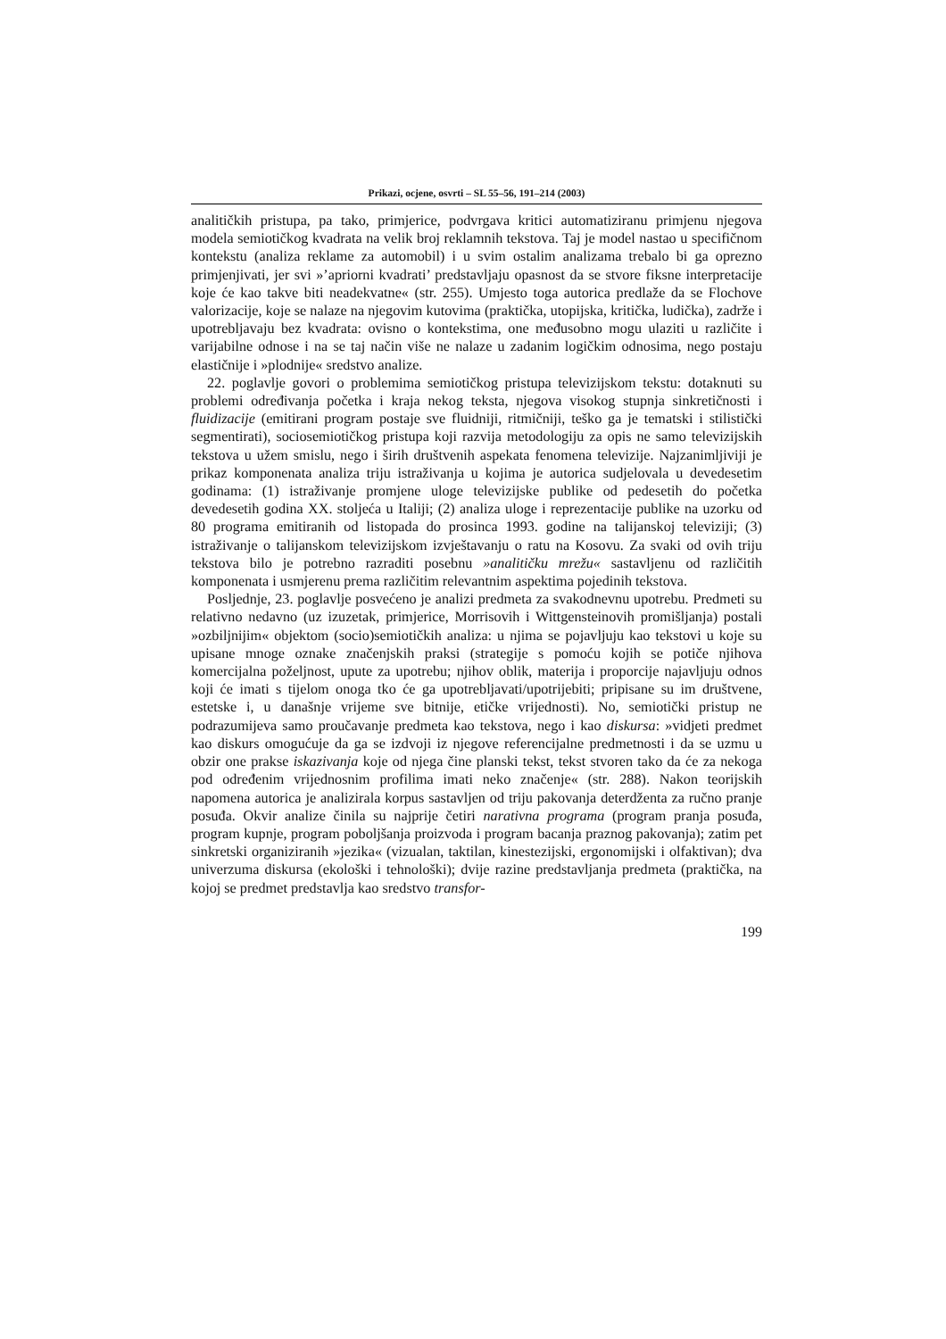Prikazi, ocjene, osvrti – SL 55–56, 191–214 (2003)
analitičkih pristupa, pa tako, primjerice, podvrgava kritici automatiziranu primjenu njegova modela semiotičkog kvadrata na velik broj reklamnih tekstova. Taj je model nastao u specifičnom kontekstu (analiza reklame za automobil) i u svim ostalim analizama trebalo bi ga oprezno primjenjivati, jer svi »’apriorni kvadrati’ predstavljaju opasnost da se stvore fiksne interpretacije koje će kao takve biti neadekvatne« (str. 255). Umjesto toga autorica predlaže da se Flochove valorizacije, koje se nalaze na njegovim kutovima (praktička, utopijska, kritička, ludička), zadrže i upotrebljavaju bez kvadrata: ovisno o kontekstima, one međusobno mogu ulaziti u različite i varijabilne odnose i na se taj način više ne nalaze u zadanim logičkim odnosima, nego postaju elastičnije i »plodnije« sredstvo analize.
22. poglavlje govori o problemima semiotičkog pristupa televizijskom tekstu: dotaknuti su problemi određivanja početka i kraja nekog teksta, njegova visokog stupnja sinkretičnosti i fluidizacije (emitirani program postaje sve fluidniji, ritmičniji, teško ga je tematski i stilistički segmentirati), sociosemiotičkog pristupa koji razvija metodologiju za opis ne samo televizijskih tekstova u užem smislu, nego i širih društvenih aspekata fenomena televizije. Najzanimljiviji je prikaz komponenata analiza triju istraživanja u kojima je autorica sudjelovala u devedesetim godinama: (1) istraživanje promjene uloge televizijske publike od pedesetih do početka devedesetih godina XX. stoljeća u Italiji; (2) analiza uloge i reprezentacije publike na uzorku od 80 programa emitiranih od listopada do prosinca 1993. godine na talijanskoj televiziji; (3) istraživanje o talijanskom televizijskom izvještavanju o ratu na Kosovu. Za svaki od ovih triju tekstova bilo je potrebno razraditi posebnu »analitičku mrežu« sastavljenu od različitih komponenata i usmjerenu prema različitim relevantnim aspektima pojedinih tekstova.
Posljednje, 23. poglavlje posvećeno je analizi predmeta za svakodnevnu upotrebu. Predmeti su relativno nedavno (uz izuzetak, primjerice, Morrisovih i Wittgensteinovih promišljanja) postali »ozbiljnijim« objektom (socio)semiotičkih analiza: u njima se pojavljuju kao tekstovi u koje su upisane mnoge oznake značenjskih praksi (strategije s pomoću kojih se potiče njihova komercijalna poželjnost, upute za upotrebu; njihov oblik, materija i proporcije najavljuju odnos koji će imati s tijelom onoga tko će ga upotrebljavati/upotrijebiti; pripisane su im društvene, estetske i, u današnje vrijeme sve bitnije, etičke vrijednosti). No, semiotički pristup ne podrazumijeva samo proučavanje predmeta kao tekstova, nego i kao diskursa: »vidjeti predmet kao diskurs omogućuje da ga se izdvoji iz njegove referencijalne predmetnosti i da se uzmu u obzir one prakse iskazivanja koje od njega čine planski tekst, tekst stvoren tako da će za nekoga pod određenim vrijednosnim profilima imati neko značenje« (str. 288). Nakon teorijskih napomena autorica je analizirala korpus sastavljen od triju pakovanja deterdženta za ručno pranje posuđa. Okvir analize činila su najprije četiri narativna programa (program pranja posuđa, program kupnje, program poboljšanja proizvoda i program bacanja praznog pakovanja); zatim pet sinkretski organiziranih »jezika« (vizualan, taktilan, kinestezijski, ergonomijski i olfaktivan); dva univerzuma diskursa (ekološki i tehnološki); dvije razine predstavljanja predmeta (praktička, na kojoj se predmet predstavlja kao sredstvo transfor-
199